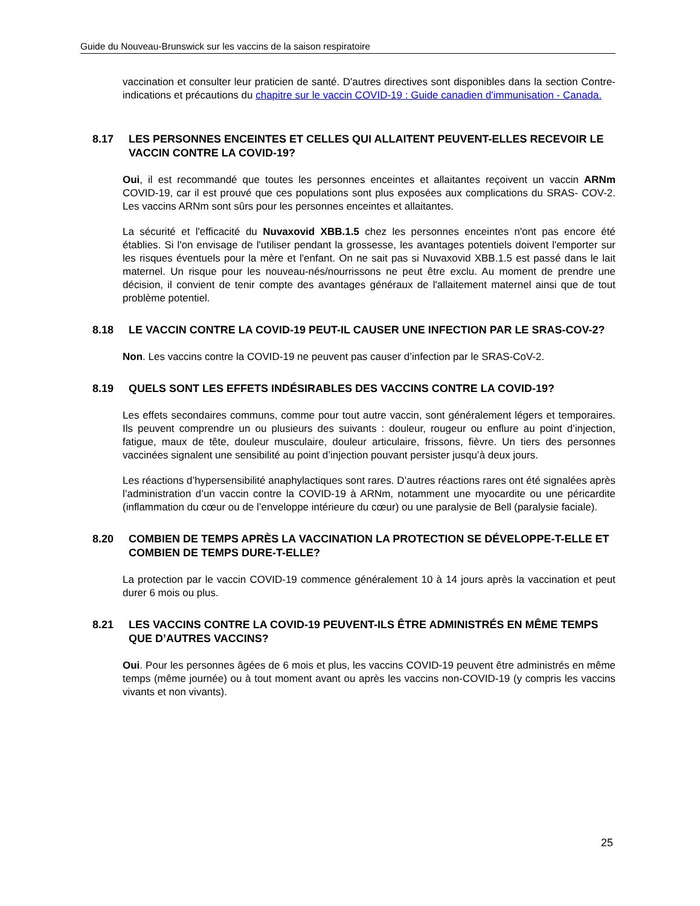Guide du Nouveau-Brunswick sur les vaccins de la saison respiratoire
vaccination et consulter leur praticien de santé. D'autres directives sont disponibles dans la section Contre-indications et précautions du chapitre sur le vaccin COVID-19 : Guide canadien d'immunisation - Canada.
8.17 LES PERSONNES ENCEINTES ET CELLES QUI ALLAITENT PEUVENT-ELLES RECEVOIR LE VACCIN CONTRE LA COVID-19?
Oui, il est recommandé que toutes les personnes enceintes et allaitantes reçoivent un vaccin ARNm COVID-19, car il est prouvé que ces populations sont plus exposées aux complications du SRAS- COV-2. Les vaccins ARNm sont sûrs pour les personnes enceintes et allaitantes.
La sécurité et l'efficacité du Nuvaxovid XBB.1.5 chez les personnes enceintes n'ont pas encore été établies. Si l'on envisage de l'utiliser pendant la grossesse, les avantages potentiels doivent l'emporter sur les risques éventuels pour la mère et l'enfant. On ne sait pas si Nuvaxovid XBB.1.5 est passé dans le lait maternel. Un risque pour les nouveau-nés/nourrissons ne peut être exclu. Au moment de prendre une décision, il convient de tenir compte des avantages généraux de l'allaitement maternel ainsi que de tout problème potentiel.
8.18 LE VACCIN CONTRE LA COVID-19 PEUT-IL CAUSER UNE INFECTION PAR LE SRAS-COV-2?
Non. Les vaccins contre la COVID-19 ne peuvent pas causer d’infection par le SRAS-CoV-2.
8.19 QUELS SONT LES EFFETS INDÉSIRABLES DES VACCINS CONTRE LA COVID-19?
Les effets secondaires communs, comme pour tout autre vaccin, sont généralement légers et temporaires. Ils peuvent comprendre un ou plusieurs des suivants : douleur, rougeur ou enflure au point d’injection, fatigue, maux de tête, douleur musculaire, douleur articulaire, frissons, fièvre. Un tiers des personnes vaccinées signalent une sensibilité au point d’injection pouvant persister jusqu’à deux jours.
Les réactions d’hypersensibilité anaphylactiques sont rares. D’autres réactions rares ont été signalées après l’administration d’un vaccin contre la COVID-19 à ARNm, notamment une myocardite ou une péricardite (inflammation du cœur ou de l’enveloppe intérieure du cœur) ou une paralysie de Bell (paralysie faciale).
8.20 COMBIEN DE TEMPS APRÈS LA VACCINATION LA PROTECTION SE DÉVELOPPE-T-ELLE ET COMBIEN DE TEMPS DURE-T-ELLE?
La protection par le vaccin COVID-19 commence généralement 10 à 14 jours après la vaccination et peut durer 6 mois ou plus.
8.21 LES VACCINS CONTRE LA COVID-19 PEUVENT-ILS ÊTRE ADMINISTRÉS EN MÊME TEMPS QUE D’AUTRES VACCINS?
Oui. Pour les personnes âgées de 6 mois et plus, les vaccins COVID-19 peuvent être administrés en même temps (même journée) ou à tout moment avant ou après les vaccins non-COVID-19 (y compris les vaccins vivants et non vivants).
25